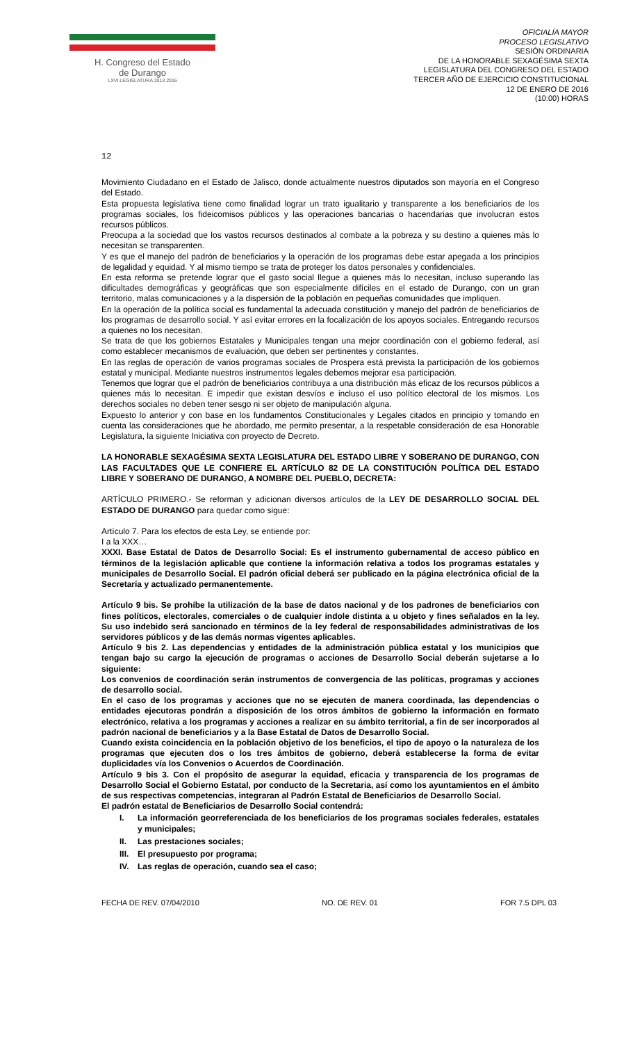H. Congreso del Estado
de Durango
LXVI LEGISLATURA 2013 2016
OFICIALÍA MAYOR
PROCESO LEGISLATIVO
SESIÓN ORDINARIA
DE LA HONORABLE SEXAGÉSIMA SEXTA
LEGISLATURA DEL CONGRESO DEL ESTADO
TERCER AÑO DE EJERCICIO CONSTITUCIONAL
12 DE ENERO DE 2016
(10:00) HORAS
12
Movimiento Ciudadano en el Estado de Jalisco, donde actualmente nuestros diputados son mayoría en el Congreso del Estado.
Esta propuesta legislativa tiene como finalidad lograr un trato igualitario y transparente a los beneficiarios de los programas sociales, los fideicomisos públicos y las operaciones bancarias o hacendarias que involucran estos recursos públicos.
Preocupa a la sociedad que los vastos recursos destinados al combate a la pobreza y su destino a quienes más lo necesitan se transparenten.
Y es que el manejo del padrón de beneficiarios y la operación de los programas debe estar apegada a los principios de legalidad y equidad. Y al mismo tiempo se trata de proteger los datos personales y confidenciales.
En esta reforma se pretende lograr que el gasto social llegue a quienes más lo necesitan, incluso superando las dificultades demográficas y geográficas que son especialmente difíciles en el estado de Durango, con un gran territorio, malas comunicaciones y a la dispersión de la población en pequeñas comunidades que impliquen.
En la operación de la política social es fundamental la adecuada constitución y manejo del padrón de beneficiarios de los programas de desarrollo social. Y así evitar errores en la focalización de los apoyos sociales. Entregando recursos a quienes no los necesitan.
Se trata de que los gobiernos Estatales y Municipales tengan una mejor coordinación con el gobierno federal, así como establecer mecanismos de evaluación, que deben ser pertinentes y constantes.
En las reglas de operación de varios programas sociales de Prospera está prevista la participación de los gobiernos estatal y municipal. Mediante nuestros instrumentos legales debemos mejorar esa participación.
Tenemos que lograr que el padrón de beneficiarios contribuya a una distribución más eficaz de los recursos públicos a quienes más lo necesitan. E impedir que existan desvíos e incluso el uso político electoral de los mismos. Los derechos sociales no deben tener sesgo ni ser objeto de manipulación alguna.
Expuesto lo anterior y con base en los fundamentos Constitucionales y Legales citados en principio y tomando en cuenta las consideraciones que he abordado, me permito presentar, a la respetable consideración de esa Honorable Legislatura, la siguiente Iniciativa con proyecto de Decreto.
LA HONORABLE SEXAGÉSIMA SEXTA LEGISLATURA DEL ESTADO LIBRE Y SOBERANO DE DURANGO, CON LAS FACULTADES QUE LE CONFIERE EL ARTÍCULO 82 DE LA CONSTITUCIÓN POLÍTICA DEL ESTADO LIBRE Y SOBERANO DE DURANGO, A NOMBRE DEL PUEBLO, DECRETA:
ARTÍCULO PRIMERO.- Se reforman y adicionan diversos artículos de la LEY DE DESARROLLO SOCIAL DEL ESTADO DE DURANGO para quedar como sigue:
Artículo 7. Para los efectos de esta Ley, se entiende por:
I a la XXX…
XXXI. Base Estatal de Datos de Desarrollo Social: Es el instrumento gubernamental de acceso público en términos de la legislación aplicable que contiene la información relativa a todos los programas estatales y municipales de Desarrollo Social. El padrón oficial deberá ser publicado en la página electrónica oficial de la Secretaría y actualizado permanentemente.
Artículo 9 bis. Se prohíbe la utilización de la base de datos nacional y de los padrones de beneficiarios con fines políticos, electorales, comerciales o de cualquier índole distinta a u objeto y fines señalados en la ley. Su uso indebido será sancionado en términos de la ley federal de responsabilidades administrativas de los servidores públicos y de las demás normas vigentes aplicables.
Artículo 9 bis 2. Las dependencias y entidades de la administración pública estatal y los municipios que tengan bajo su cargo la ejecución de programas o acciones de Desarrollo Social deberán sujetarse a lo siguiente:
Los convenios de coordinación serán instrumentos de convergencia de las políticas, programas y acciones de desarrollo social.
En el caso de los programas y acciones que no se ejecuten de manera coordinada, las dependencias o entidades ejecutoras pondrán a disposición de los otros ámbitos de gobierno la información en formato electrónico, relativa a los programas y acciones a realizar en su ámbito territorial, a fin de ser incorporados al padrón nacional de beneficiarios y a la Base Estatal de Datos de Desarrollo Social.
Cuando exista coincidencia en la población objetivo de los beneficios, el tipo de apoyo o la naturaleza de los programas que ejecuten dos o los tres ámbitos de gobierno, deberá establecerse la forma de evitar duplicidades vía los Convenios o Acuerdos de Coordinación.
Artículo 9 bis 3. Con el propósito de asegurar la equidad, eficacia y transparencia de los programas de Desarrollo Social el Gobierno Estatal, por conducto de la Secretaria, así como los ayuntamientos en el ámbito de sus respectivas competencias, integraran al Padrón Estatal de Beneficiarios de Desarrollo Social.
El padrón estatal de Beneficiarios de Desarrollo Social contendrá:
I. La información georreferenciada de los beneficiarios de los programas sociales federales, estatales y municipales;
II. Las prestaciones sociales;
III. El presupuesto por programa;
IV. Las reglas de operación, cuando sea el caso;
FECHA DE REV. 07/04/2010 NO. DE REV. 01 FOR 7.5 DPL 03